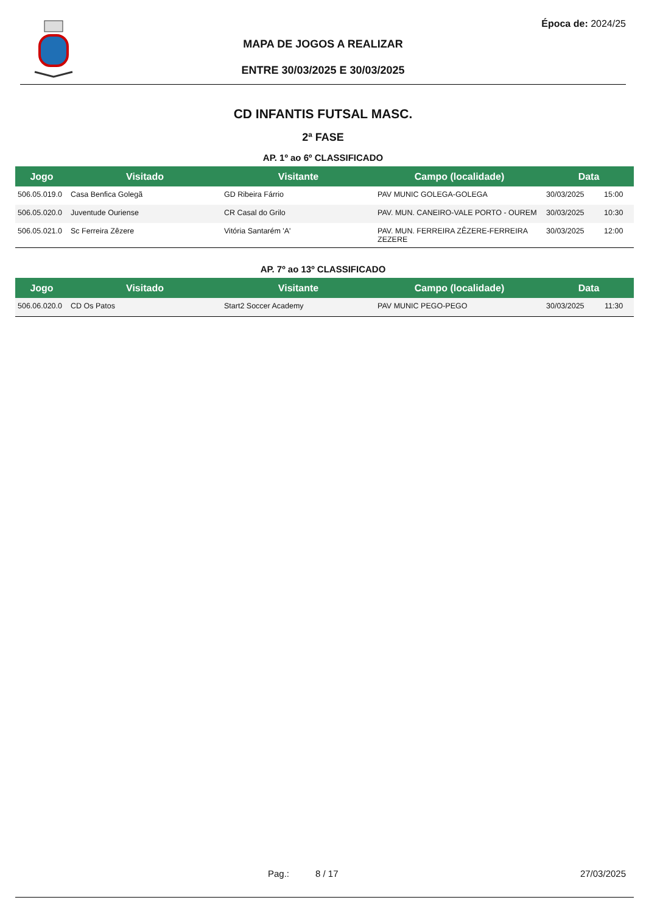Época de: 2024/25
MAPA DE JOGOS A REALIZAR
ENTRE 30/03/2025 E 30/03/2025
CD INFANTIS FUTSAL MASC.
2ª FASE
AP. 1º ao 6º CLASSIFICADO
| Jogo | Visitado | Visitante | Campo (localidade) | Data | |
| --- | --- | --- | --- | --- | --- |
| 506.05.019.0 | Casa Benfica Golegã | GD Ribeira Fárrio | PAV MUNIC GOLEGA-GOLEGA | 30/03/2025 | 15:00 |
| 506.05.020.0 | Juventude Ouriense | CR Casal do Grilo | PAV. MUN. CANEIRO-VALE PORTO - OUREM | 30/03/2025 | 10:30 |
| 506.05.021.0 | Sc Ferreira Zêzere | Vitória Santarém 'A' | PAV. MUN. FERREIRA ZÊZERE-FERREIRA ZEZERE | 30/03/2025 | 12:00 |
AP. 7º ao 13º CLASSIFICADO
| Jogo | Visitado | Visitante | Campo (localidade) | Data | |
| --- | --- | --- | --- | --- | --- |
| 506.06.020.0 | CD Os Patos | Start2 Soccer Academy | PAV MUNIC PEGO-PEGO | 30/03/2025 | 11:30 |
Pag.: 8 / 17 27/03/2025